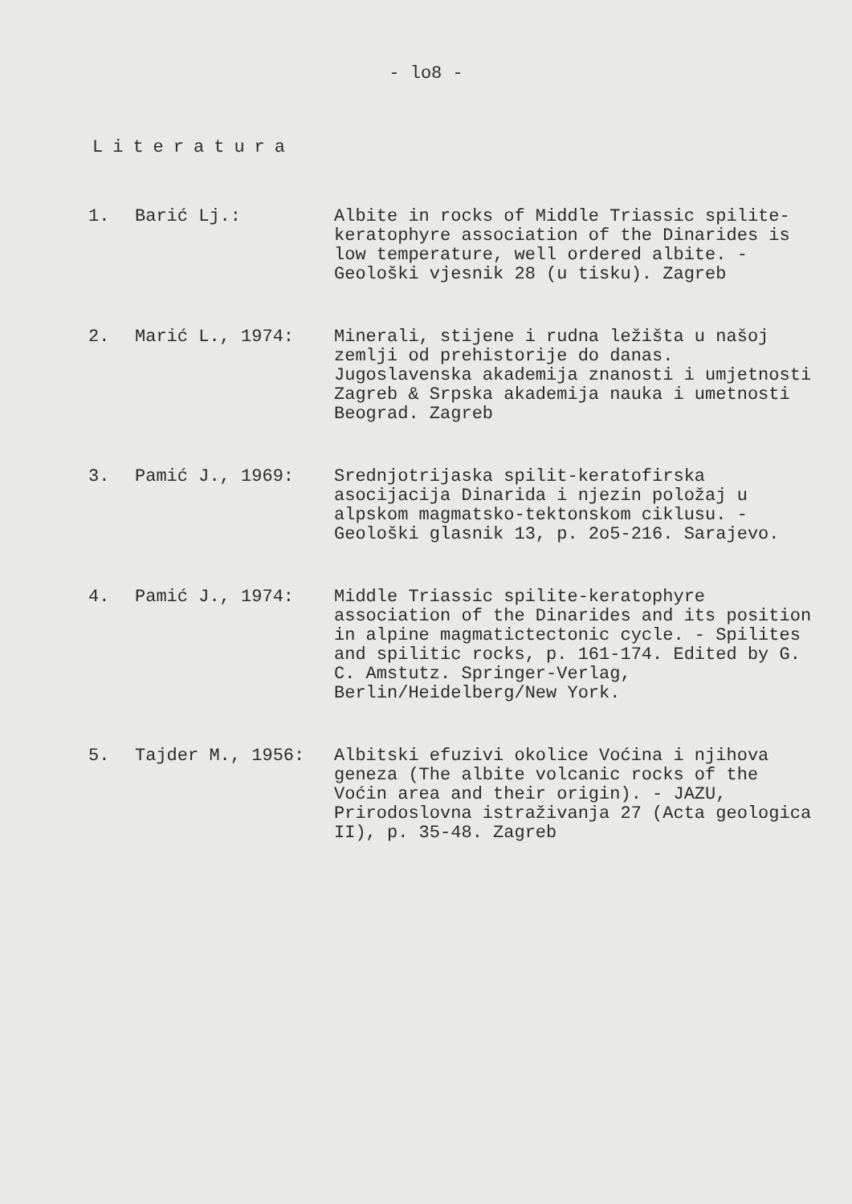- lo8 -
Literatura
1. Barić Lj.: Albite in rocks of Middle Triassic spilite-keratophyre association of the Dinarides is low temperature, well ordered albite. - Geološki vjesnik 28 (u tisku). Zagreb
2. Marić L., 1974: Minerali, stijene i rudna ležišta u našoj zemlji od prehistorije do danas. Jugoslavenska akademija znanosti i umjetnosti Zagreb & Srpska akademija nauka i umetnosti Beograd. Zagreb
3. Pamić J., 1969: Srednjotrijaska spilit-keratofirska asocijacija Dinarida i njezin položaj u alpskom magmatsko-tektonskom ciklusu. - Geološki glasnik 13, p. 2o5-216. Sarajevo.
4. Pamić J., 1974: Middle Triassic spilite-keratophyre association of the Dinarides and its position in alpine magmatictectonic cycle. - Spilites and spilitic rocks, p. 161-174. Edited by G. C. Amstutz. Springer-Verlag, Berlin/Heidelberg/New York.
5. Tajder M., 1956: Albitski efuzivi okolice Voćina i njihova geneza (The albite volcanic rocks of the Voćin area and their origin). - JAZU, Prirodoslovna istraživanja 27 (Acta geologica II), p. 35-48. Zagreb